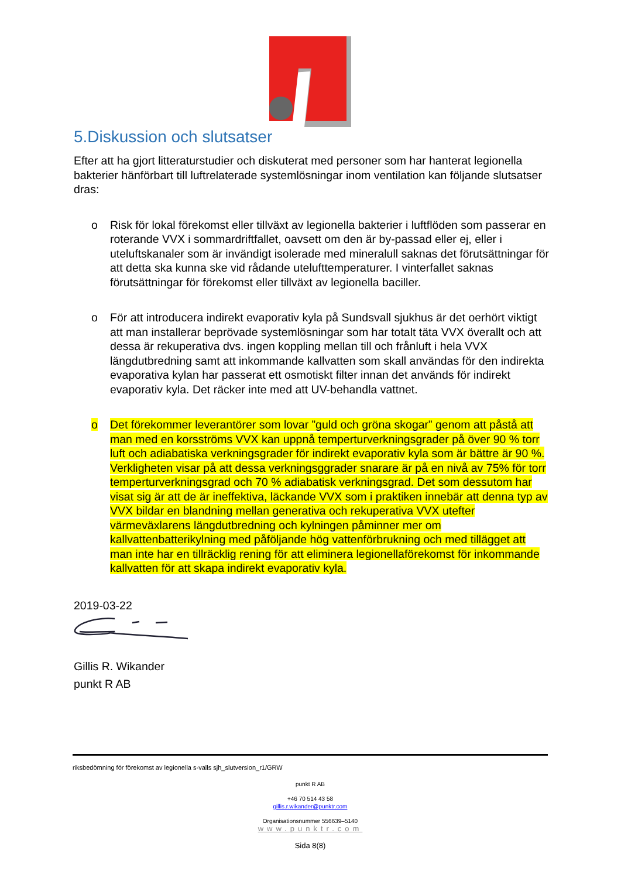5.Diskussion och slutsatser
Efter att ha gjort litteraturstudier och diskuterat med personer som har hanterat legionella bakterier hänförbart till luftrelaterade systemlösningar inom ventilation kan följande slutsatser dras:
o Risk för lokal förekomst eller tillväxt av legionella bakterier i luftflöden som passerar en roterande VVX i sommardriftfallet, oavsett om den är by-passad eller ej, eller i uteluftskanaler som är invändigt isolerade med mineralull saknas det förutsättningar för att detta ska kunna ske vid rådande utelufttemperaturer. I vinterfallet saknas förutsättningar för förekomst eller tillväxt av legionella baciller.
o För att introducera indirekt evaporativ kyla på Sundsvall sjukhus är det oerhört viktigt att man installerar beprövade systemlösningar som har totalt täta VVX överallt och att dessa är rekuperativa dvs. ingen koppling mellan till och frånluft i hela VVX längdutbredning samt att inkommande kallvatten som skall användas för den indirekta evaporativa kylan har passerat ett osmotiskt filter innan det används för indirekt evaporativ kyla. Det räcker inte med att UV-behandla vattnet.
o Det förekommer leverantörer som lovar ”guld och gröna skogar” genom att påstå att man med en korsströms VVX kan uppnå temperturverkningsgrader på över 90 % torr luft och adiabatiska verkningsgrader för indirekt evaporativ kyla som är bättre är 90 %. Verkligheten visar på att dessa verkningsggrader snarare är på en nivå av 75% för torr temperturverkningsgrad och 70 % adiabatisk verkningsgrad. Det som dessutom har visat sig är att de är ineffektiva, läckande VVX som i praktiken innebär att denna typ av VVX bildar en blandning mellan generativa och rekuperativa VVX utefter värmeväxlarens längdutbredning och kylningen påminner mer om kallvattenbatterikylning med påföljande hög vattenförbrukning och med tillägget att man inte har en tillräcklig rening för att eliminera legionellaförekomst för inkommande kallvatten för att skapa indirekt evaporativ kyla.
2019-03-22
Gillis R. Wikander
punkt R AB
riksbedömning för förekomst av legionella s-valls sjh_slutversion_r1/GRW
punkt R AB
+46 70 514 43 58
gillis.r.wikander@punktr.com
Organisationsnummer 556639–5140
www.punktr.com
Sida 8(8)